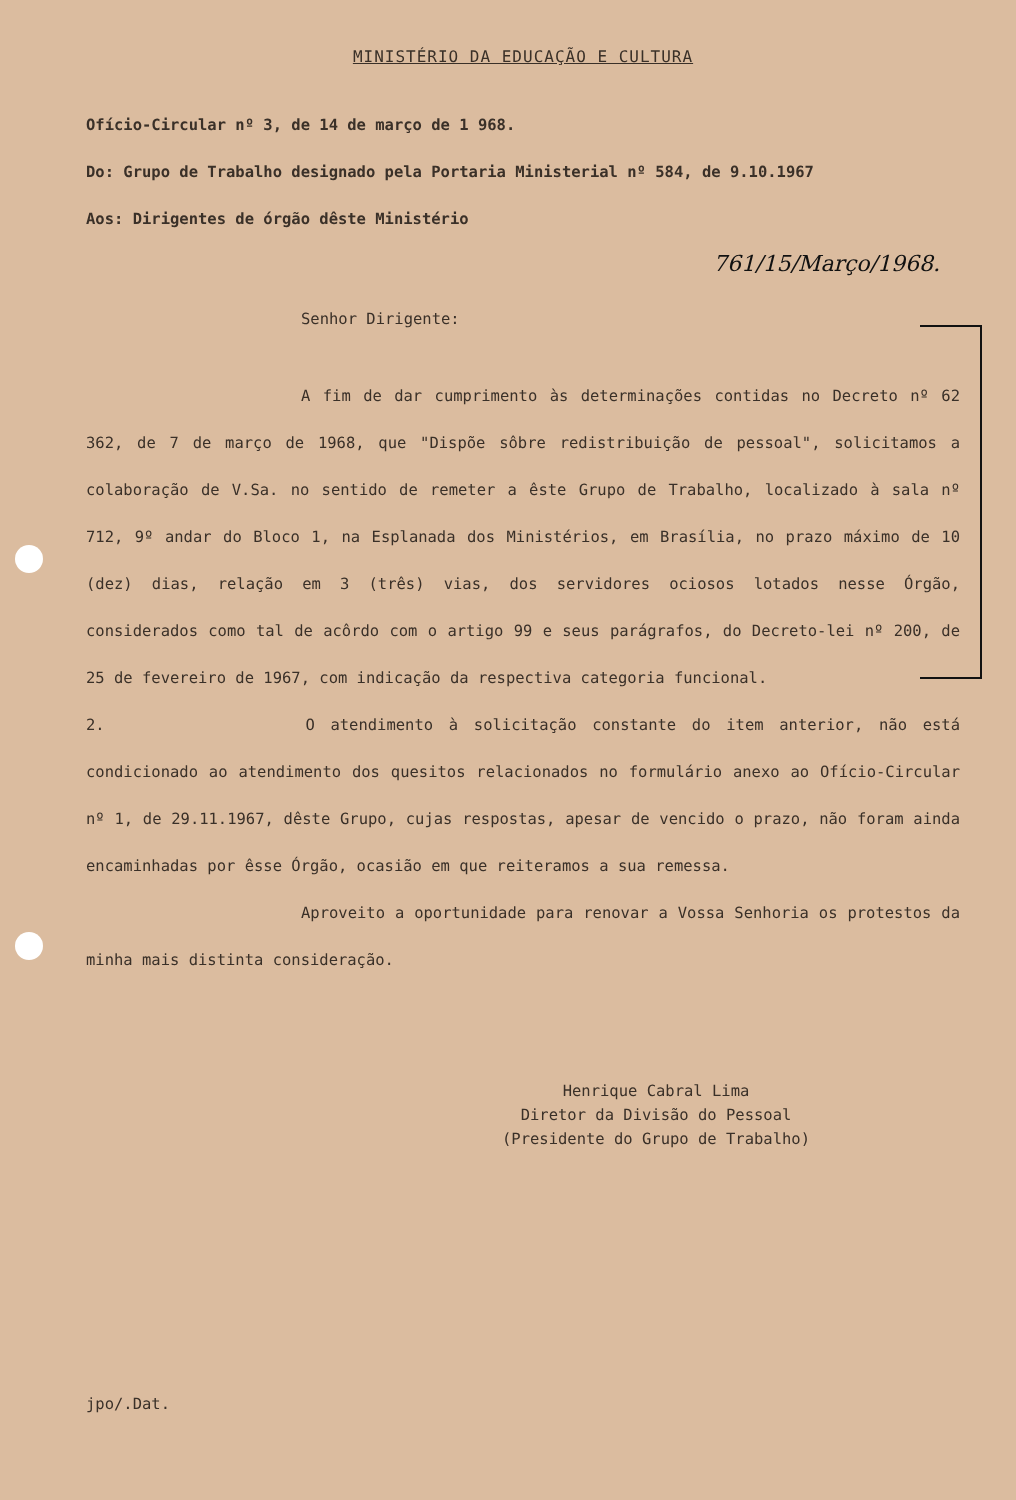MINISTÉRIO DA EDUCAÇÃO E CULTURA
Ofício-Circular nº 3, de 14 de março de 1 968.
Do: Grupo de Trabalho designado pela Portaria Ministerial nº 584, de 9.10.1967
Aos: Dirigentes de órgão dêste Ministério
761/15/Março/1968.
Senhor Dirigente:
A fim de dar cumprimento às determinações contidas no Decreto nº 62 362, de 7 de março de 1968, que "Dispõe sôbre redistribuição de pessoal", solicitamos a colaboração de V.Sa. no sentido de remeter a êste Grupo de Trabalho, localizado à sala nº 712, 9º andar do Bloco 1, na Esplanada dos Ministérios, em Brasília, no prazo máximo de 10 (dez) dias, relação em 3 (três) vias, dos servidores ociosos lotados nesse Órgão, considerados como tal de acôrdo com o artigo 99 e seus parágrafos, do Decreto-lei nº 200, de 25 de fevereiro de 1967, com indicação da respectiva categoria funcional.
2. O atendimento à solicitação constante do item anterior, não está condicionado ao atendimento dos quesitos relacionados no formulário anexo ao Ofício-Circular nº 1, de 29.11.1967, dêste Grupo, cujas respostas, apesar de vencido o prazo, não foram ainda encaminhadas por êsse Órgão, ocasião em que reiteramos a sua remessa.
Aproveito a oportunidade para renovar a Vossa Senhoria os protestos da minha mais distinta consideração.
Henrique Cabral Lima
Diretor da Divisão do Pessoal
(Presidente do Grupo de Trabalho)
jpo/.Dat.